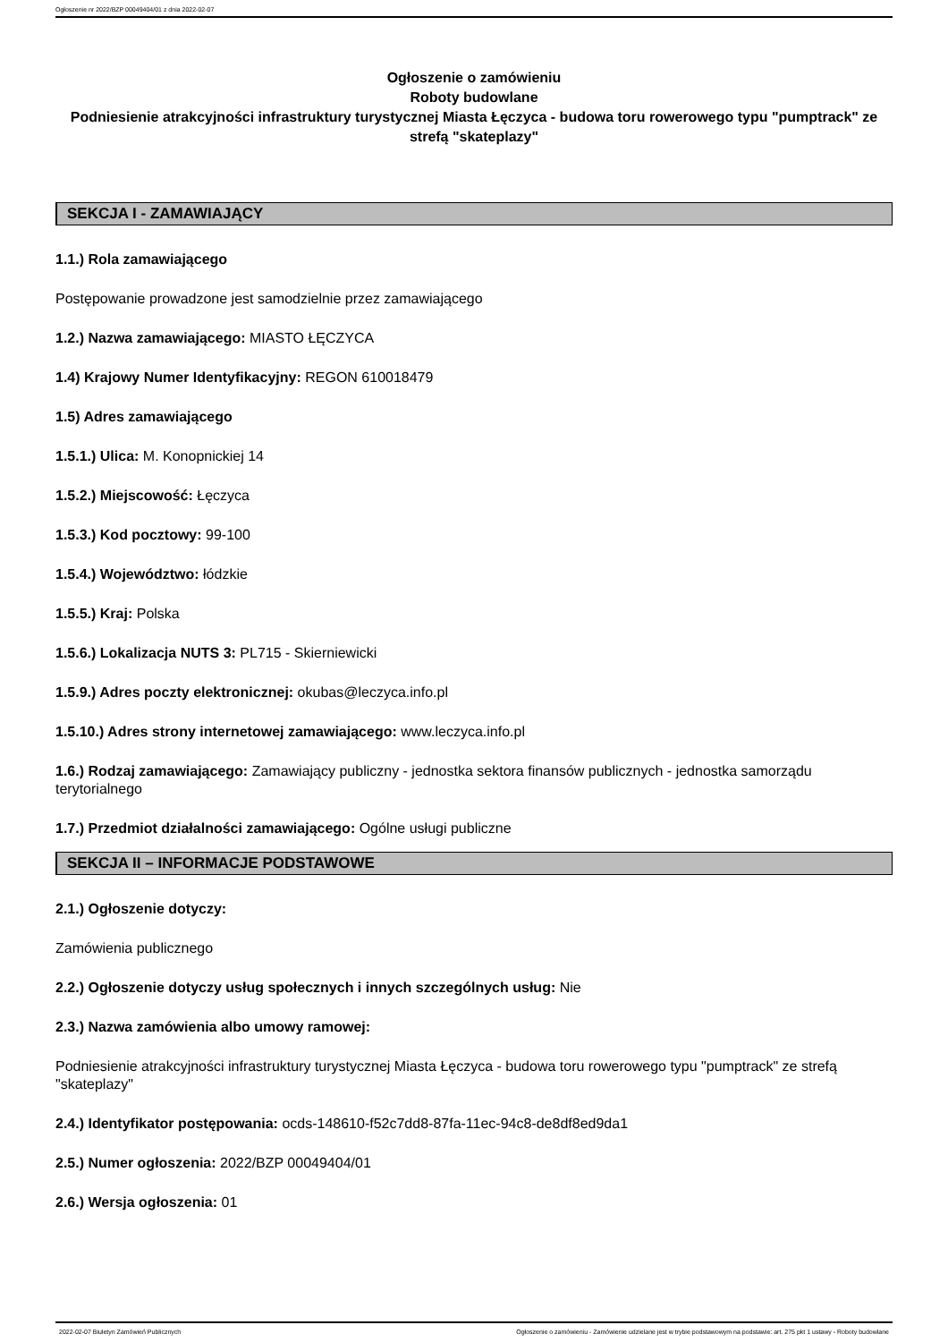Ogłoszenie nr 2022/BZP 00049404/01 z dnia 2022-02-07
Ogłoszenie o zamówieniu
Roboty budowlane
Podniesienie atrakcyjności infrastruktury turystycznej Miasta Łęczyca - budowa toru rowerowego typu "pumptrack" ze strefą "skateplazy"
SEKCJA I - ZAMAWIAJĄCY
1.1.) Rola zamawiającego
Postępowanie prowadzone jest samodzielnie przez zamawiającego
1.2.) Nazwa zamawiającego: MIASTO ŁĘCZYCA
1.4) Krajowy Numer Identyfikacyjny: REGON 610018479
1.5) Adres zamawiającego
1.5.1.) Ulica: M. Konopnickiej 14
1.5.2.) Miejscowość: Łęczyca
1.5.3.) Kod pocztowy: 99-100
1.5.4.) Województwo: łódzkie
1.5.5.) Kraj: Polska
1.5.6.) Lokalizacja NUTS 3: PL715 - Skierniewicki
1.5.9.) Adres poczty elektronicznej: okubas@leczyca.info.pl
1.5.10.) Adres strony internetowej zamawiającego: www.leczyca.info.pl
1.6.) Rodzaj zamawiającego: Zamawiający publiczny - jednostka sektora finansów publicznych - jednostka samorządu terytorialnego
1.7.) Przedmiot działalności zamawiającego: Ogólne usługi publiczne
SEKCJA II – INFORMACJE PODSTAWOWE
2.1.) Ogłoszenie dotyczy:
Zamówienia publicznego
2.2.) Ogłoszenie dotyczy usług społecznych i innych szczególnych usług: Nie
2.3.) Nazwa zamówienia albo umowy ramowej:
Podniesienie atrakcyjności infrastruktury turystycznej Miasta Łęczyca - budowa toru rowerowego typu "pumptrack" ze strefą "skateplazy"
2.4.) Identyfikator postępowania: ocds-148610-f52c7dd8-87fa-11ec-94c8-de8df8ed9da1
2.5.) Numer ogłoszenia: 2022/BZP 00049404/01
2.6.) Wersja ogłoszenia: 01
2022-02-07 Biuletyn Zamówień Publicznych Ogłoszenie o zamówieniu - Zamówienie udzielane jest w trybie podstawowym na podstawie: art. 275 pkt 1 ustawy - Roboty budowlane